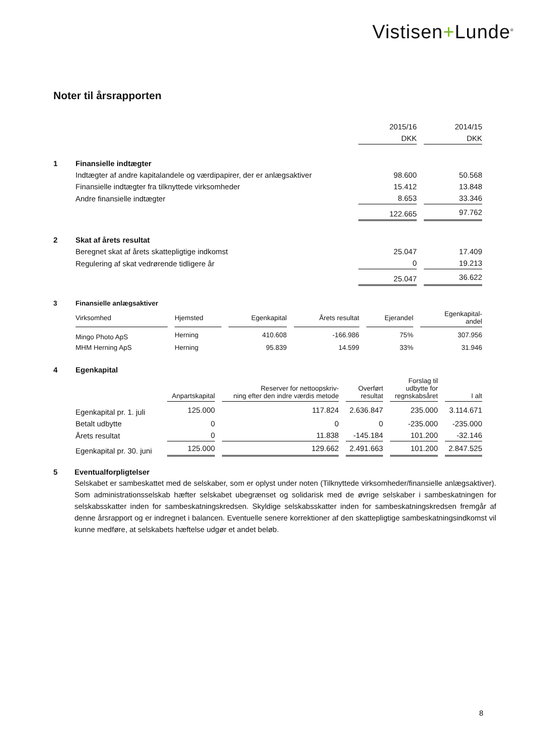Vistisen+Lunde<sup>®</sup>
Noter til årsrapporten
| | | 2015/16 | 2014/15 |
| | | DKK | DKK |
| 1 | Finansielle indtægter | | |
| | Indtægter af andre kapitalandele og værdipapirer, der er anlægsaktiver | 98.600 | 50.568 |
| | Finansielle indtægter fra tilknyttede virksomheder | 15.412 | 13.848 |
| | Andre finansielle indtægter | 8.653 | 33.346 |
| | | 122.665 | 97.762 |
| 2 | Skat af årets resultat | | |
| | Beregnet skat af årets skattepligtige indkomst | 25.047 | 17.409 |
| | Regulering af skat vedrørende tidligere år | 0 | 19.213 |
| | | 25.047 | 36.622 |
| 3 | Finansielle anlægsaktiver | | | | | |
| | Virksomhed | Hjemsted | Egenkapital | Årets resultat | Ejerandel | Egenkapital- andel |
| | Mingo Photo ApS | Herning | 410.608 | -166.986 | 75% | 307.956 |
| | MHM Herning ApS | Herning | 95.839 | 14.599 | 33% | 31.946 |
| 4 | Egenkapital | | | | | |
| | | Anpartskapital | Reserver for nettoopskriv- ning efter den indre værdis metode | Overført resultat | Forslag til udbytte for regnskabsåret | I alt |
| | Egenkapital pr. 1. juli | 125.000 | 117.824 | 2.636.847 | 235.000 | 3.114.671 |
| | Betalt udbytte | 0 | 0 | 0 | -235.000 | -235.000 |
| | Årets resultat | 0 | 11.838 | -145.184 | 101.200 | -32.146 |
| | Egenkapital pr. 30. juni | 125.000 | 129.662 | 2.491.663 | 101.200 | 2.847.525 |
5 Eventualforpligtelser
Selskabet er sambeskattet med de selskaber, som er oplyst under noten (Tilknyttede virksomheder/finansielle anlægsaktiver). Som administrationsselskab hæfter selskabet ubegrænset og solidarisk med de øvrige selskaber i sambeskatningen for selskabsskatter inden for sambeskatningskredsen. Skyldige selskabsskatter inden for sambeskatningskredsen fremgår af denne årsrapport og er indregnet i balancen. Eventuelle senere korrektioner af den skattepligtige sambeskatningsindkomst vil kunne medføre, at selskabets hæftelse udgør et andet beløb.
8